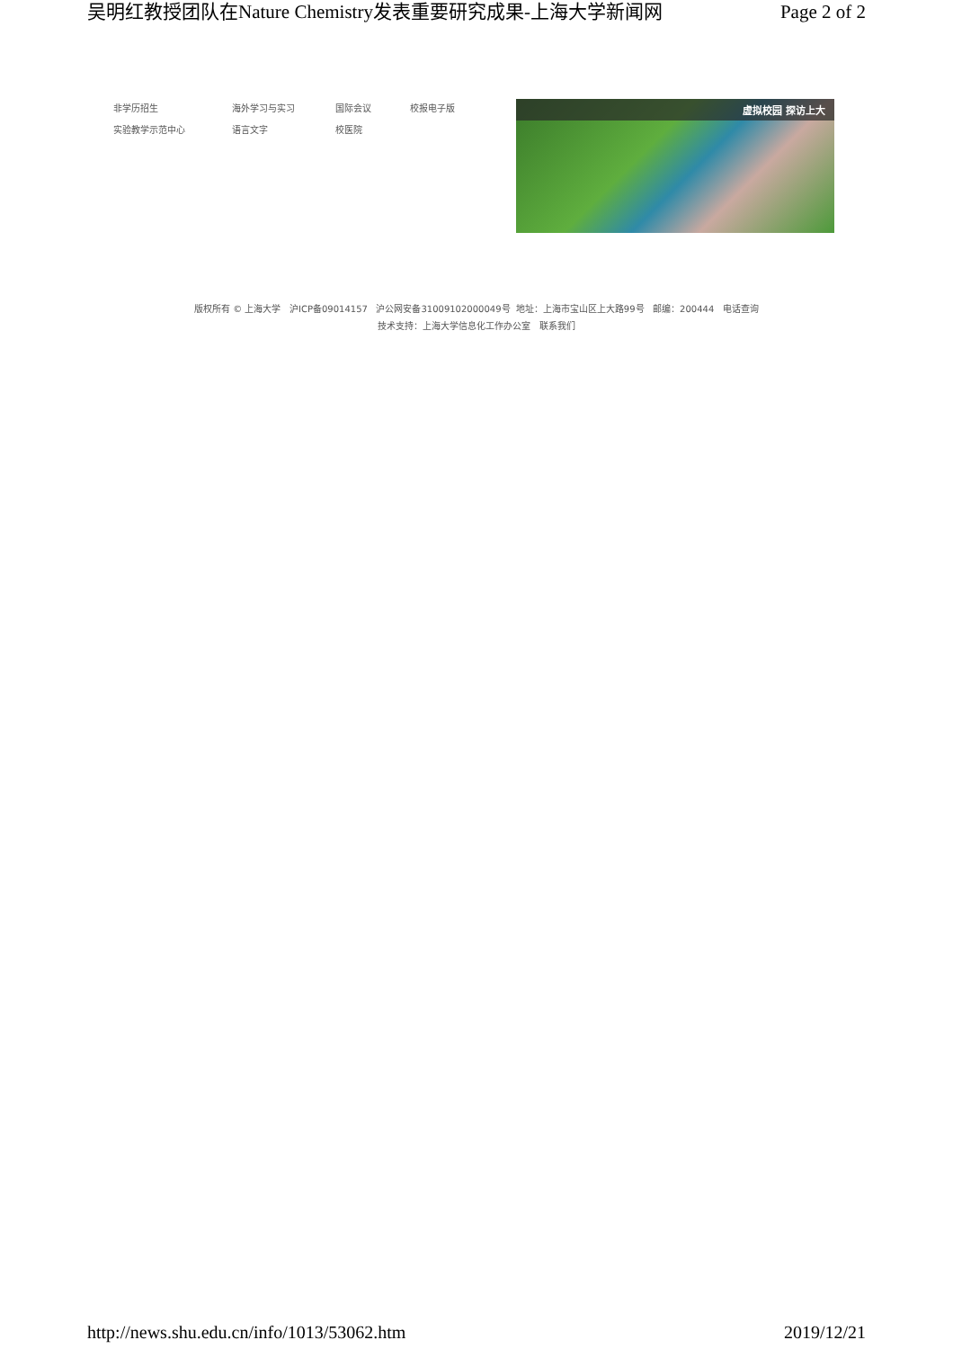吴明红教授团队在Nature Chemistry发表重要研究成果-上海大学新闻网 Page 2 of 2
非学历招生 海外学习与实习 国际会议 校报电子版
实验教学示范中心 语言文字 校医院
虚拟校园 探访上大
版权所有 © 上海大学 沪ICP备09014157 沪公网安备31009102000049号 地址：上海市宝山区上大路99号 邮编：200444 电话查询
技术支持：上海大学信息化工作办公室 联系我们
http://news.shu.edu.cn/info/1013/53062.htm 2019/12/21